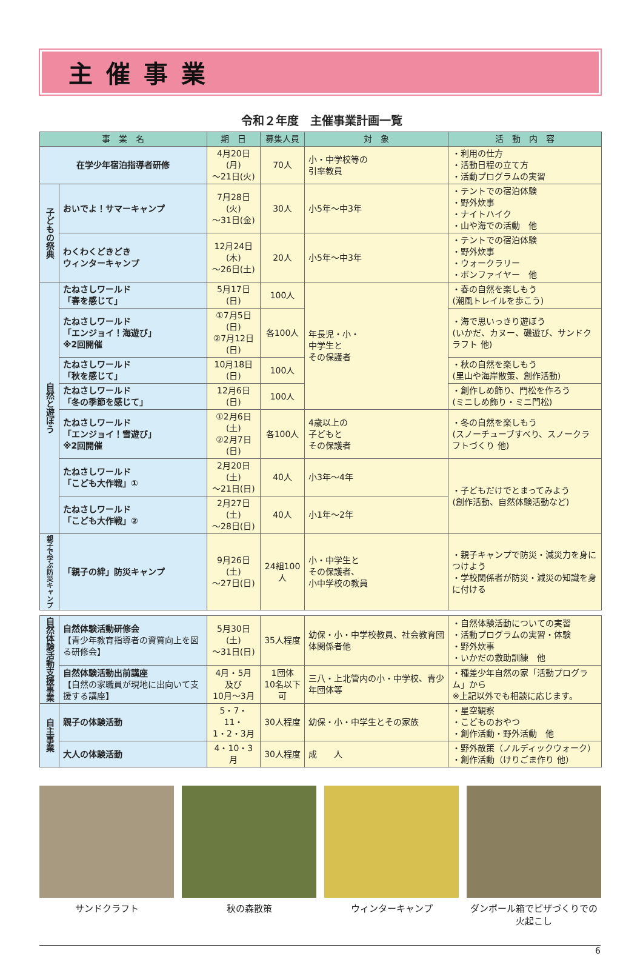主催事業
令和２年度　主催事業計画一覧
| 事 業 名 | | 期 日 | 募集人員 | 対 象 | 活 動 内 容 |
| --- | --- | --- | --- | --- | --- |
| 在学少年宿泊指導者研修 | | 4月20日(月) ～21日(火) | 70人 | 小・中学校等の 引率教員 | ・利用の仕方 ・活動日程の立て方 ・活動プログラムの実習 |
| 子どもの祭典 | おいでよ！サマーキャンプ | 7月28日(火) ～31日(金) | 30人 | 小5年～中3年 | ・テントでの宿泊体験 ・野外炊事 ・ナイトハイク ・山や海での活動 他 |
| | わくわくどきどき ウィンターキャンプ | 12月24日(木) ～26日(土) | 20人 | 小5年～中3年 | ・テントでの宿泊体験 ・野外炊事 ・ウォークラリー ・ボンファイヤー 他 |
| 自然と遊ぼう | たねさしワールド 「春を感じて」 | 5月17日(日) | 100人 | 年長児・小・ 中学生と その保護者 | ・春の自然を楽しもう (潮風トレイルを歩こう) |
| | たねさしワールド 「エンジョイ！海遊び」 ※2回開催 | ①7月5日(日) ②7月12日(日) | 各100人 | | ・海で思いっきり遊ぼう (いかだ、カヌー、磯遊び、サンドクラフト 他) |
| | たねさしワールド 「秋を感じて」 | 10月18日(日) | 100人 | | ・秋の自然を楽しもう (里山や海岸散策、創作活動) |
| | たねさしワールド 「冬の季節を感じて」 | 12月6日(日) | 100人 | | ・創作しめ飾り、門松を作ろう (ミニしめ飾り・ミニ門松) |
| | たねさしワールド 「エンジョイ！雪遊び」 ※2回開催 | ①2月6日(土) ②2月7日(日) | 各100人 | 4歳以上の 子どもと その保護者 | ・冬の自然を楽しもう (スノーチューブすべり、スノークラフトづくり 他) |
| | たねさしワールド 「こども大作戦」① | 2月20日(土) ～21日(日) | 40人 | 小3年～4年 | ・子どもだけでとまってみよう (創作活動、自然体験活動など) |
| | たねさしワールド 「こども大作戦」② | 2月27日(土) ～28日(日) | 40人 | 小1年～2年 | |
| 親子で学ぶ防災キャンプ | 「親子の絆」防災キャンプ | 9月26日(土) ～27日(日) | 24組100人 | 小・中学生と その保護者、 小中学校の教員 | ・親子キャンプで防災・減災力を身につけよう ・学校関係者が防災・減災の知識を身に付ける |
| 自然体験活動支援事業 | 自然体験活動研修会 【青少年教育指導者の資質向上を図る研修会】 | 5月30日(土) ～31日(日) | 35人程度 | 幼保・小・中学校教員、社会教育団体関係者他 | ・自然体験活動についての実習 ・活動プログラムの実習・体験 ・野外炊事 ・いかだの救助訓練 他 |
| | 自然体験活動出前講座 【自然の家職員が現地に出向いて支援する講座】 | 4月・5月 及び 10月～3月 | 1団体 10名以下 可 | 三八・上北管内の小・中学校、青少年団体等 | ・種差少年自然の家「活動プログラム」から ※上記以外でも相談に応じます。 |
| 自主事業 | 親子の体験活動 | 5・7・11・ 1・2・3月 | 30人程度 | 幼保・小・中学生とその家族 | ・星空観察 ・こどものおやつ ・創作活動・野外活動 他 |
| | 大人の体験活動 | 4・10・3月 | 30人程度 | 成 人 | ・野外散策（ノルディックウォーク） ・創作活動（けりごま作り 他） |
サンドクラフト 秋の森散策 ウィンターキャンプ ダンボール箱でピザづくりでの火起こし
6